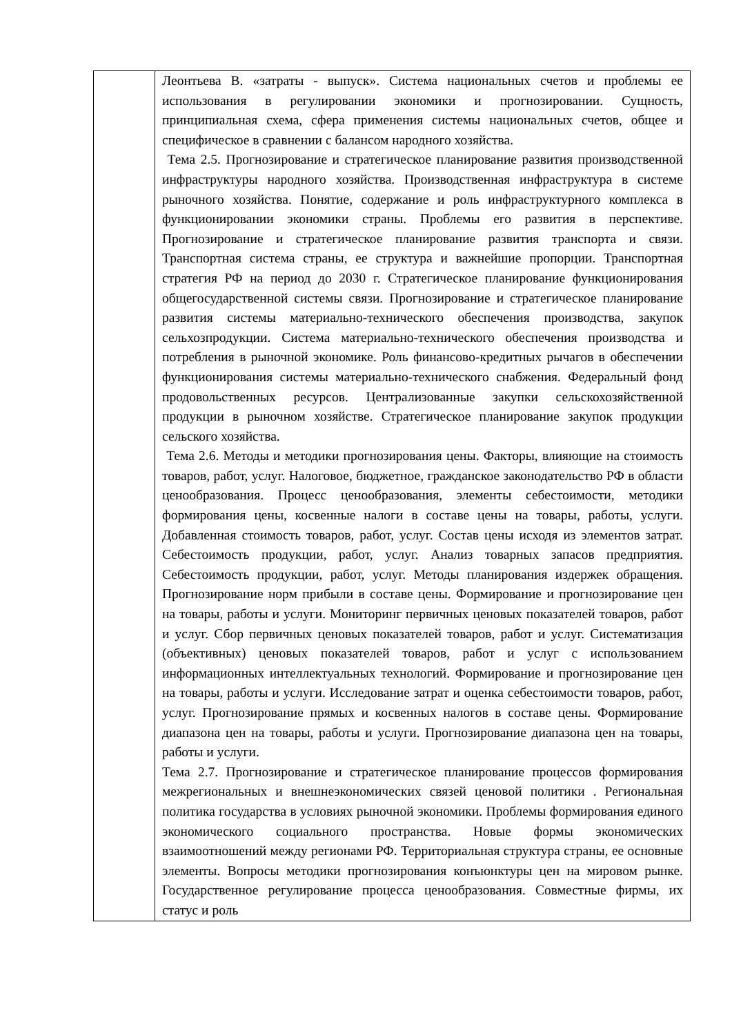| | Леонтьева В. «затраты - выпуск». Система национальных счетов и проблемы ее использования в регулировании экономики и прогнозировании. Сущность, принципиальная схема, сфера применения системы национальных счетов, общее и специфическое в сравнении с балансом народного хозяйства. Тема 2.5. Прогнозирование и стратегическое планирование развития производственной инфраструктуры народного хозяйства. Производственная инфраструктура в системе рыночного хозяйства. Понятие, содержание и роль инфраструктурного комплекса в функционировании экономики страны. Проблемы его развития в перспективе. Прогнозирование и стратегическое планирование развития транспорта и связи. Транспортная система страны, ее структура и важнейшие пропорции. Транспортная стратегия РФ на период до 2030 г. Стратегическое планирование функционирования общегосударственной системы связи. Прогнозирование и стратегическое планирование развития системы материально-технического обеспечения производства, закупок сельхозпродукции. Система материально-технического обеспечения производства и потребления в рыночной экономике. Роль финансово-кредитных рычагов в обеспечении функционирования системы материально-технического снабжения. Федеральный фонд продовольственных ресурсов. Централизованные закупки сельскохозяйственной продукции в рыночном хозяйстве. Стратегическое планирование закупок продукции сельского хозяйства. Тема 2.6. Методы и методики прогнозирования цены. Факторы, влияющие на стоимость товаров, работ, услуг. Налоговое, бюджетное, гражданское законодательство РФ в области ценообразования. Процесс ценообразования, элементы себестоимости, методики формирования цены, косвенные налоги в составе цены на товары, работы, услуги. Добавленная стоимость товаров, работ, услуг. Состав цены исходя из элементов затрат. Себестоимость продукции, работ, услуг. Анализ товарных запасов предприятия. Себестоимость продукции, работ, услуг. Методы планирования издержек обращения. Прогнозирование норм прибыли в составе цены. Формирование и прогнозирование цен на товары, работы и услуги. Мониторинг первичных ценовых показателей товаров, работ и услуг. Сбор первичных ценовых показателей товаров, работ и услуг. Систематизация (объективных) ценовых показателей товаров, работ и услуг с использованием информационных интеллектуальных технологий. Формирование и прогнозирование цен на товары, работы и услуги. Исследование затрат и оценка себестоимости товаров, работ, услуг. Прогнозирование прямых и косвенных налогов в составе цены. Формирование диапазона цен на товары, работы и услуги. Прогнозирование диапазона цен на товары, работы и услуги. Тема 2.7. Прогнозирование и стратегическое планирование процессов формирования межрегиональных и внешнеэкономических связей ценовой политики . Региональная политика государства в условиях рыночной экономики. Проблемы формирования единого экономического социального пространства. Новые формы экономических взаимоотношений между регионами РФ. Территориальная структура страны, ее основные элементы. Вопросы методики прогнозирования конъюнктуры цен на мировом рынке. Государственное регулирование процесса ценообразования. Совместные фирмы, их статус и роль |